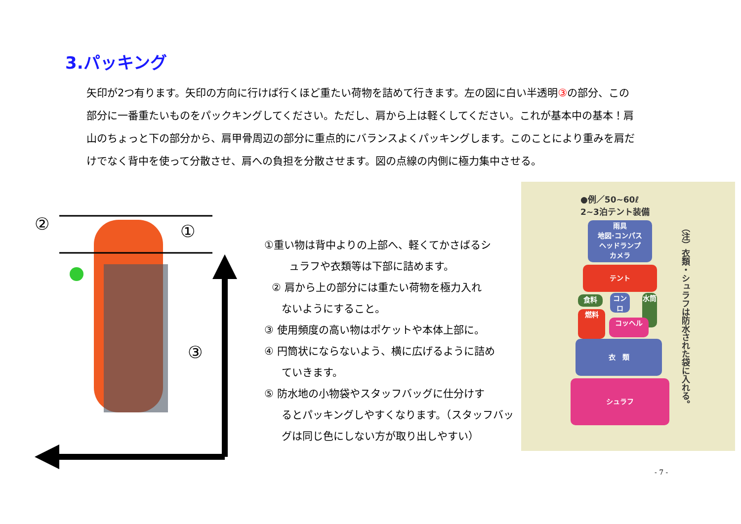3.パッキング
矢印が2つ有ります。矢印の方向に行けば行くほど重たい荷物を詰めて行きます。左の図に白い半透明③の部分、この部分に一番重たいものをパックキングしてください。ただし、肩から上は軽くしてください。これが基本中の基本！肩山のちょっと下の部分から、肩甲骨周辺の部分に重点的にバランスよくパッキングします。このことにより重みを肩だけでなく背中を使って分散させ、肩への負担を分散させます。図の点線の内側に極力集中させる。
②
①
③
①重い物は背中よりの上部へ、軽くてかさばるシ
ュラフや衣類等は下部に詰めます。
② 肩から上の部分には重たい荷物を極力入れ
ないようにすること。
③ 使用頻度の高い物はポケットや本体上部に。
④ 円筒状にならないよう、横に広げるように詰め
ていきます。
⑤ 防水地の小物袋やスタッフバッグに仕分けす
るとパッキングしやすくなります。（スタッフバッ
グは同じ色にしない方が取り出しやすい）
●例／50~60ℓ
2~3泊テント装備
雨具
地図·コンパス
ヘッドランプ
カメラ
テント
食料
コンロ
水筒
燃料
コッヘル
衣　類
シュラフ
（注）衣類・シュラフは防水された袋に入れる。
- 7 -